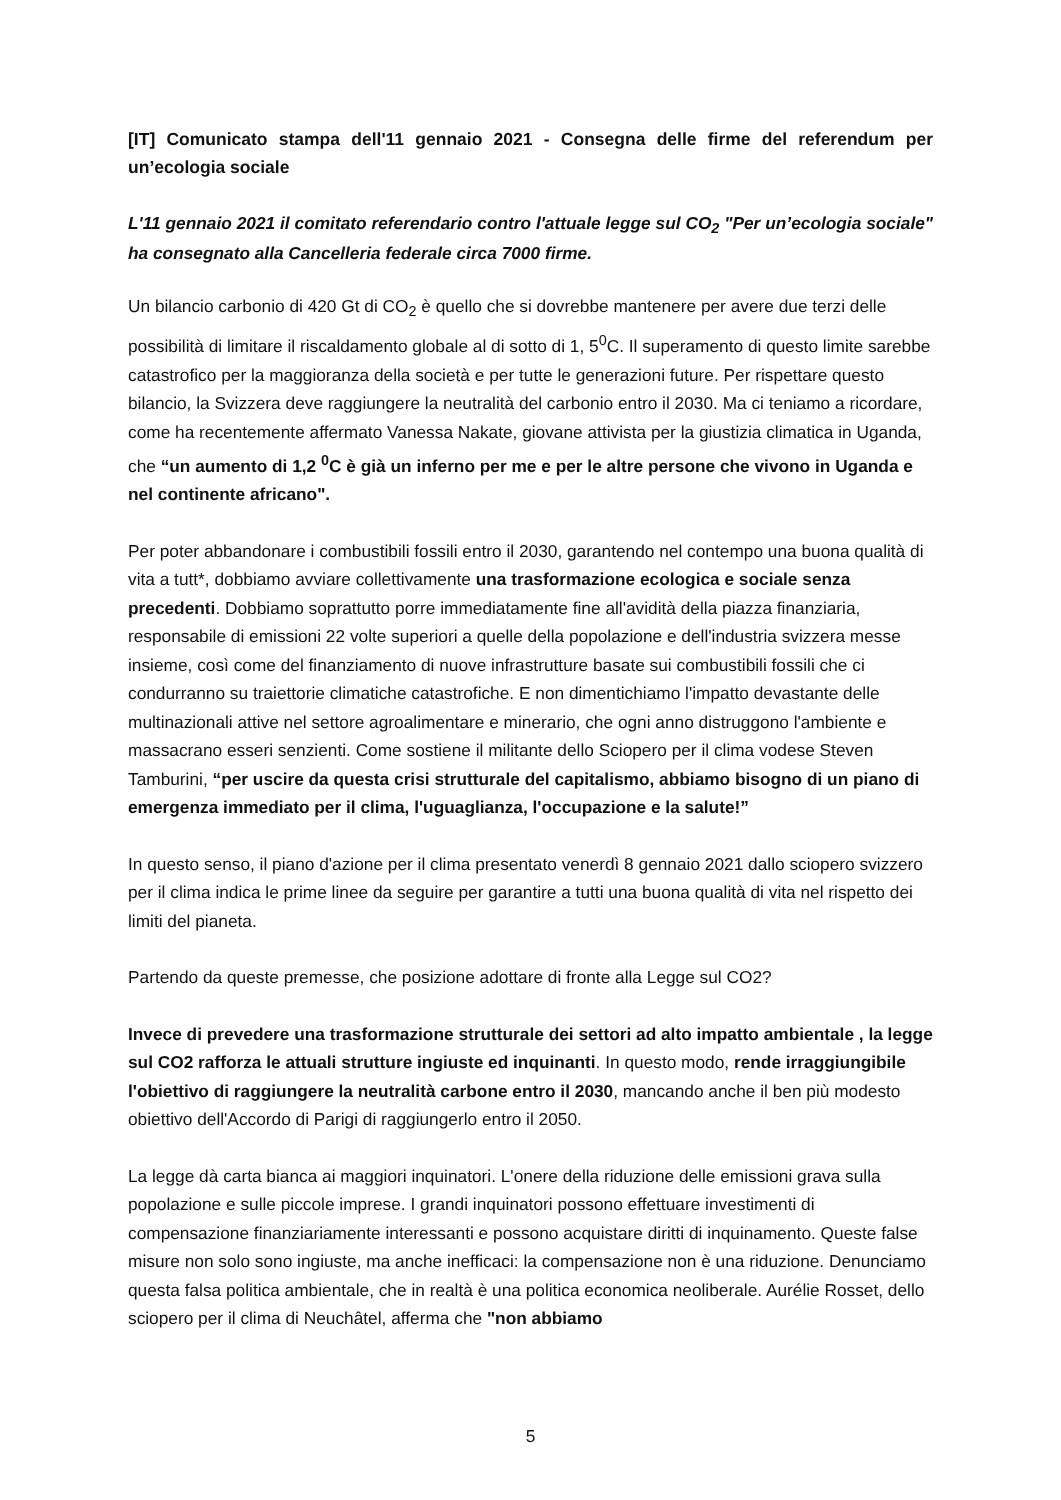[IT] Comunicato stampa dell'11 gennaio 2021 - Consegna delle firme del referendum per un’ecologia sociale
L'11 gennaio 2021 il comitato referendario contro l'attuale legge sul CO<sub>2</sub> "Per un’ecologia sociale" ha consegnato alla Cancelleria federale circa 7000 firme.
Un bilancio carbonio di 420 Gt di CO<sub>2</sub> è quello che si dovrebbe mantenere per avere due terzi delle possibilità di limitare il riscaldamento globale al di sotto di 1, 5<sup>0</sup>C. Il superamento di questo limite sarebbe catastrofico per la maggioranza della società e per tutte le generazioni future. Per rispettare questo bilancio, la Svizzera deve raggiungere la neutralità del carbonio entro il 2030. Ma ci teniamo a ricordare, come ha recentemente affermato Vanessa Nakate, giovane attivista per la giustizia climatica in Uganda, che “un aumento di 1,2 <sup>0</sup>C è già un inferno per me e per le altre persone che vivono in Uganda e nel continente africano".
Per poter abbandonare i combustibili fossili entro il 2030, garantendo nel contempo una buona qualità di vita a tutt*, dobbiamo avviare collettivamente una trasformazione ecologica e sociale senza precedenti. Dobbiamo soprattutto porre immediatamente fine all'avidità della piazza finanziaria, responsabile di emissioni 22 volte superiori a quelle della popolazione e dell'industria svizzera messe insieme, così come del finanziamento di nuove infrastrutture basate sui combustibili fossili che ci condurranno su traiettorie climatiche catastrofiche. E non dimentichiamo l'impatto devastante delle multinazionali attive nel settore agroalimentare e minerario, che ogni anno distruggono l'ambiente e massacrano esseri senzienti. Come sostiene il militante dello Sciopero per il clima vodese Steven Tamburini, “per uscire da questa crisi strutturale del capitalismo, abbiamo bisogno di un piano di emergenza immediato per il clima, l'uguaglianza, l'occupazione e la salute!”
In questo senso, il piano d'azione per il clima presentato venerdì 8 gennaio 2021 dallo sciopero svizzero per il clima indica le prime linee da seguire per garantire a tutti una buona qualità di vita nel rispetto dei limiti del pianeta.
Partendo da queste premesse, che posizione adottare di fronte alla Legge sul CO2?
Invece di prevedere una trasformazione strutturale dei settori ad alto impatto ambientale , la legge sul CO2 rafforza le attuali strutture ingiuste ed inquinanti. In questo modo, rende irraggiungibile l'obiettivo di raggiungere la neutralità carbone entro il 2030, mancando anche il ben più modesto obiettivo dell'Accordo di Parigi di raggiungerlo entro il 2050.
La legge dà carta bianca ai maggiori inquinatori. L'onere della riduzione delle emissioni grava sulla popolazione e sulle piccole imprese. I grandi inquinatori possono effettuare investimenti di compensazione finanziariamente interessanti e possono acquistare diritti di inquinamento. Queste false misure non solo sono ingiuste, ma anche inefficaci: la compensazione non è una riduzione. Denunciamo questa falsa politica ambientale, che in realtà è una politica economica neoliberale. Aurélie Rosset, dello sciopero per il clima di Neuchâtel, afferma che "non abbiamo
5